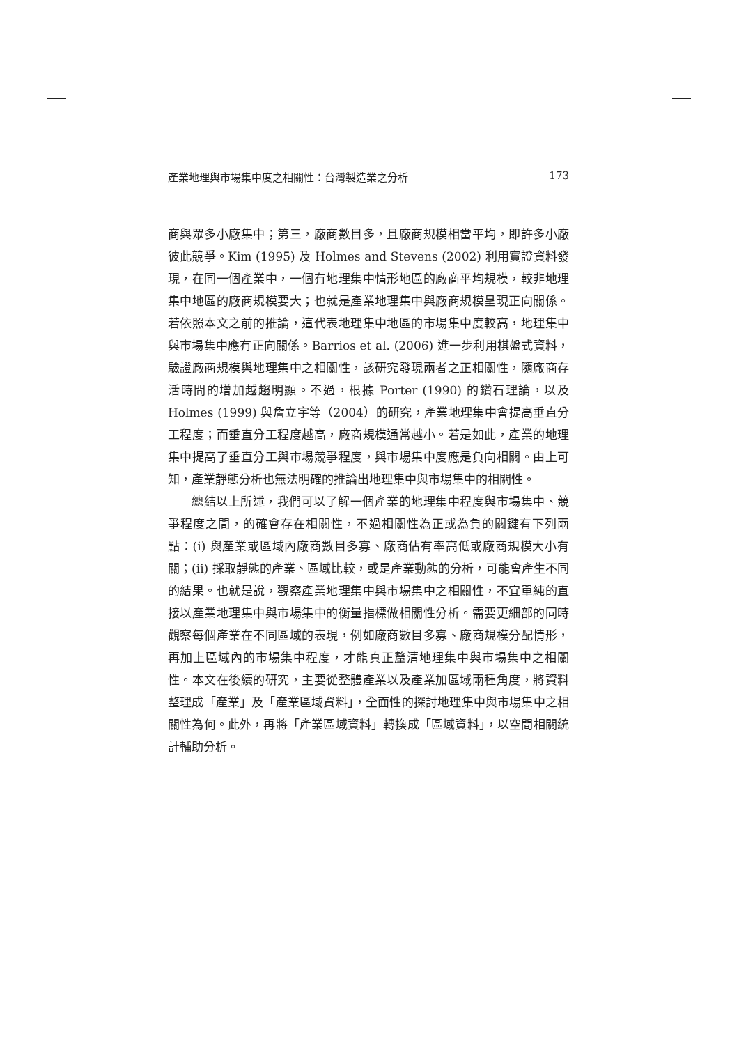產業地理與市場集中度之相關性：台灣製造業之分析 173
商與眾多小廠集中；第三，廠商數目多，且廠商規模相當平均，即許多小廠彼此競爭。Kim (1995) 及 Holmes and Stevens (2002) 利用實證資料發現，在同一個產業中，一個有地理集中情形地區的廠商平均規模，較非地理集中地區的廠商規模要大；也就是產業地理集中與廠商規模呈現正向關係。若依照本文之前的推論，這代表地理集中地區的市場集中度較高，地理集中與市場集中應有正向關係。Barrios et al. (2006) 進一步利用棋盤式資料，驗證廠商規模與地理集中之相關性，該研究發現兩者之正相關性，隨廠商存活時間的增加越趨明顯。不過，根據 Porter (1990) 的鑽石理論，以及 Holmes (1999) 與詹立宇等（2004）的研究，產業地理集中會提高垂直分工程度；而垂直分工程度越高，廠商規模通常越小。若是如此，產業的地理集中提高了垂直分工與市場競爭程度，與市場集中度應是負向相關。由上可知，產業靜態分析也無法明確的推論出地理集中與市場集中的相關性。
總結以上所述，我們可以了解一個產業的地理集中程度與市場集中、競爭程度之間，的確會存在相關性，不過相關性為正或為負的關鍵有下列兩點：(i) 與產業或區域內廠商數目多寡、廠商佔有率高低或廠商規模大小有關；(ii) 採取靜態的產業、區域比較，或是產業動態的分析，可能會產生不同的結果。也就是說，觀察產業地理集中與市場集中之相關性，不宜單純的直接以產業地理集中與市場集中的衡量指標做相關性分析。需要更細部的同時觀察每個產業在不同區域的表現，例如廠商數目多寡、廠商規模分配情形，再加上區域內的市場集中程度，才能真正釐清地理集中與市場集中之相關性。本文在後續的研究，主要從整體產業以及產業加區域兩種角度，將資料整理成「產業」及「產業區域資料」，全面性的探討地理集中與市場集中之相關性為何。此外，再將「產業區域資料」轉換成「區域資料」，以空間相關統計輔助分析。